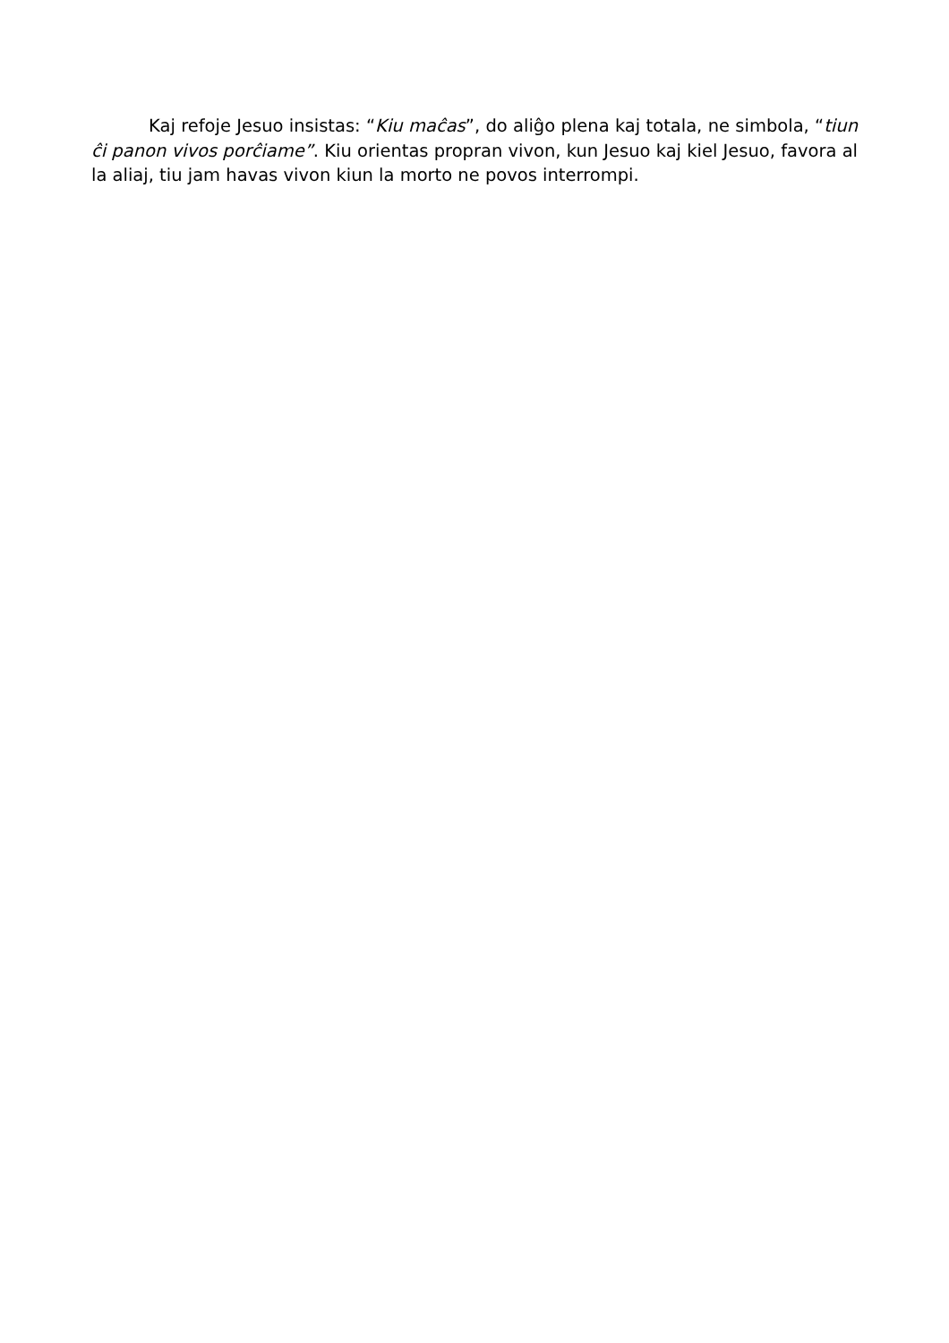Kaj refoje Jesuo insistas: “Kiu maĉas”, do aliĝo plena kaj totala, ne simbola, “tiun ĉi panon vivos porĉiame”. Kiu orientas propran vivon, kun Jesuo kaj kiel Jesuo, favora al la aliaj, tiu jam havas vivon kiun la morto ne povos interrompi.